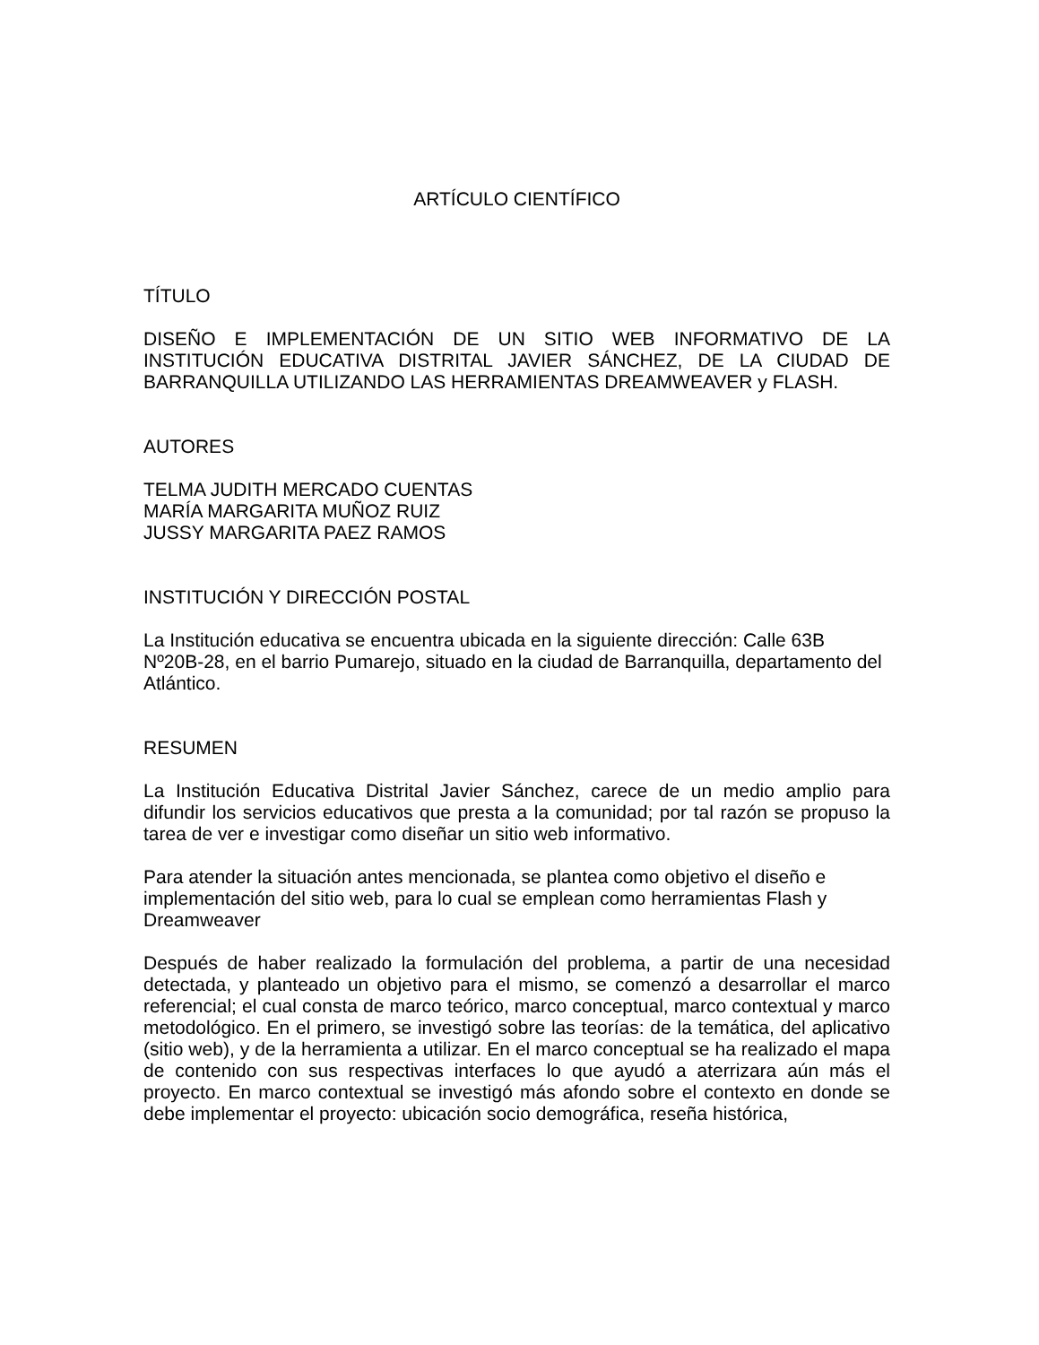ARTÍCULO CIENTÍFICO
TÍTULO
DISEÑO E IMPLEMENTACIÓN DE UN SITIO WEB INFORMATIVO DE LA INSTITUCIÓN EDUCATIVA DISTRITAL JAVIER SÁNCHEZ, DE LA CIUDAD DE BARRANQUILLA UTILIZANDO LAS HERRAMIENTAS DREAMWEAVER y FLASH.
AUTORES
TELMA JUDITH MERCADO CUENTAS
MARÍA MARGARITA MUÑOZ RUIZ
JUSSY MARGARITA PAEZ RAMOS
INSTITUCIÓN Y DIRECCIÓN POSTAL
La Institución educativa se encuentra ubicada en la siguiente dirección: Calle 63B Nº20B-28, en el barrio Pumarejo, situado en la ciudad de Barranquilla, departamento del Atlántico.
RESUMEN
La Institución Educativa Distrital Javier Sánchez, carece de un medio amplio para difundir los servicios educativos que presta a la comunidad; por tal razón se propuso la tarea de ver e investigar como diseñar un sitio web informativo.
Para atender la situación antes mencionada, se plantea como objetivo el diseño e implementación del sitio web, para lo cual se emplean como herramientas Flash y Dreamweaver
Después de haber realizado la formulación del problema, a partir de una necesidad detectada, y planteado un objetivo para el mismo, se comenzó a desarrollar el marco referencial; el cual consta de marco teórico, marco conceptual, marco contextual y marco metodológico. En el primero, se investigó sobre las teorías: de la temática, del aplicativo (sitio web), y de la herramienta a utilizar. En el marco conceptual se ha realizado el mapa de contenido con sus respectivas interfaces lo que ayudó a aterrizara aún más el proyecto. En marco contextual se investigó más afondo sobre el contexto en donde se debe implementar el proyecto: ubicación socio demográfica, reseña histórica,